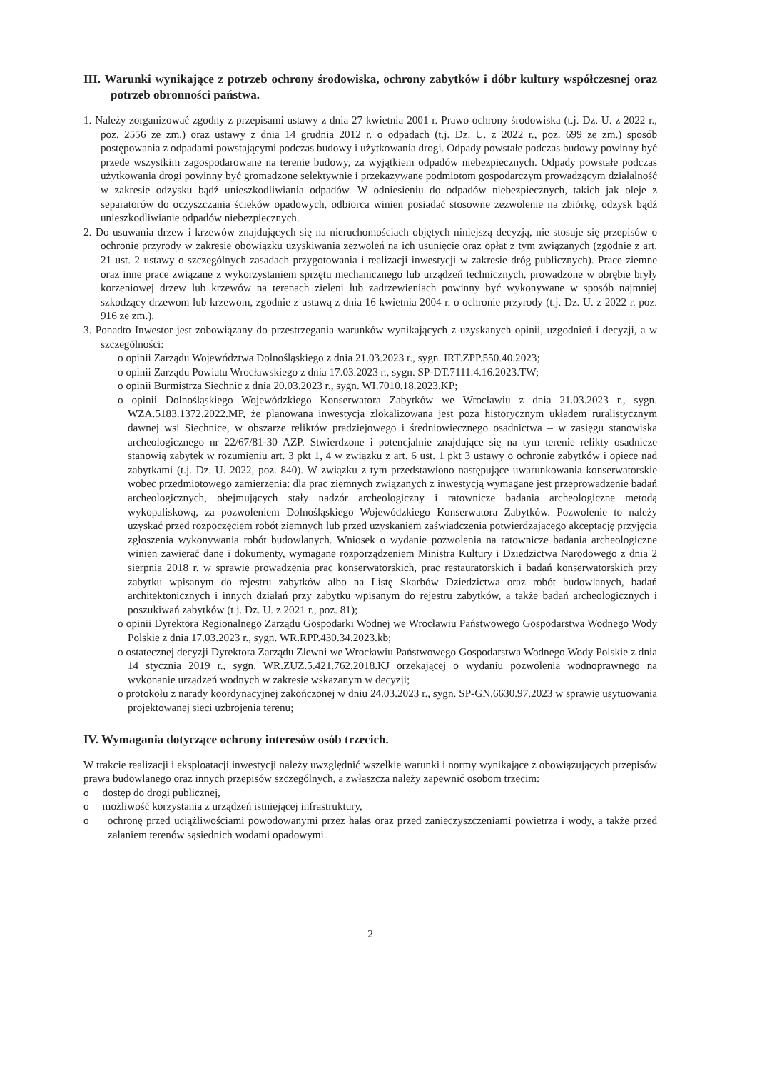III. Warunki wynikające z potrzeb ochrony środowiska, ochrony zabytków i dóbr kultury współczesnej oraz potrzeb obronności państwa.
1. Należy zorganizować zgodny z przepisami ustawy z dnia 27 kwietnia 2001 r. Prawo ochrony środowiska (t.j. Dz. U. z 2022 r., poz. 2556 ze zm.) oraz ustawy z dnia 14 grudnia 2012 r. o odpadach (t.j. Dz. U. z 2022 r., poz. 699 ze zm.) sposób postępowania z odpadami powstającymi podczas budowy i użytkowania drogi. Odpady powstałe podczas budowy powinny być przede wszystkim zagospodarowane na terenie budowy, za wyjątkiem odpadów niebezpiecznych. Odpady powstałe podczas użytkowania drogi powinny być gromadzone selektywnie i przekazywane podmiotom gospodarczym prowadzącym działalność w zakresie odzysku bądź unieszkodliwiania odpadów. W odniesieniu do odpadów niebezpiecznych, takich jak oleje z separatorów do oczyszczania ścieków opadowych, odbiorca winien posiadać stosowne zezwolenie na zbiórkę, odzysk bądź unieszkodliwianie odpadów niebezpiecznych.
2. Do usuwania drzew i krzewów znajdujących się na nieruchomościach objętych niniejszą decyzją, nie stosuje się przepisów o ochronie przyrody w zakresie obowiązku uzyskiwania zezwoleń na ich usunięcie oraz opłat z tym związanych (zgodnie z art. 21 ust. 2 ustawy o szczególnych zasadach przygotowania i realizacji inwestycji w zakresie dróg publicznych). Prace ziemne oraz inne prace związane z wykorzystaniem sprzętu mechanicznego lub urządzeń technicznych, prowadzone w obrębie bryły korzeniowej drzew lub krzewów na terenach zieleni lub zadrzewieniach powinny być wykonywane w sposób najmniej szkodzący drzewom lub krzewom, zgodnie z ustawą z dnia 16 kwietnia 2004 r. o ochronie przyrody (t.j. Dz. U. z 2022 r. poz. 916 ze zm.).
3. Ponadto Inwestor jest zobowiązany do przestrzegania warunków wynikających z uzyskanych opinii, uzgodnień i decyzji, a w szczególności:
o opinii Zarządu Województwa Dolnośląskiego z dnia 21.03.2023 r., sygn. IRT.ZPP.550.40.2023;
o opinii Zarządu Powiatu Wrocławskiego z dnia 17.03.2023 r., sygn. SP-DT.7111.4.16.2023.TW;
o opinii Burmistrza Siechnic z dnia 20.03.2023 r., sygn. WI.7010.18.2023.KP;
o opinii Dolnośląskiego Wojewódzkiego Konserwatora Zabytków we Wrocławiu z dnia 21.03.2023 r., sygn. WZA.5183.1372.2022.MP, że planowana inwestycja zlokalizowana jest poza historycznym układem ruralistycznym dawnej wsi Siechnice, w obszarze reliktów pradziejowego i średniowiecznego osadnictwa – w zasięgu stanowiska archeologicznego nr 22/67/81-30 AZP. Stwierdzone i potencjalnie znajdujące się na tym terenie relikty osadnicze stanowią zabytek w rozumieniu art. 3 pkt 1, 4 w związku z art. 6 ust. 1 pkt 3 ustawy o ochronie zabytków i opiece nad zabytkami (t.j. Dz. U. 2022, poz. 840). W związku z tym przedstawiono następujące uwarunkowania konserwatorskie wobec przedmiotowego zamierzenia: dla prac ziemnych związanych z inwestycją wymagane jest przeprowadzenie badań archeologicznych, obejmujących stały nadzór archeologiczny i ratownicze badania archeologiczne metodą wykopaliskową, za pozwoleniem Dolnośląskiego Wojewódzkiego Konserwatora Zabytków. Pozwolenie to należy uzyskać przed rozpoczęciem robót ziemnych lub przed uzyskaniem zaświadczenia potwierdzającego akceptację przyjęcia zgłoszenia wykonywania robót budowlanych. Wniosek o wydanie pozwolenia na ratownicze badania archeologiczne winien zawierać dane i dokumenty, wymagane rozporządzeniem Ministra Kultury i Dziedzictwa Narodowego z dnia 2 sierpnia 2018 r. w sprawie prowadzenia prac konserwatorskich, prac restauratorskich i badań konserwatorskich przy zabytku wpisanym do rejestru zabytków albo na Listę Skarbów Dziedzictwa oraz robót budowlanych, badań architektonicznych i innych działań przy zabytku wpisanym do rejestru zabytków, a także badań archeologicznych i poszukiwań zabytków (t.j. Dz. U. z 2021 r., poz. 81);
o opinii Dyrektora Regionalnego Zarządu Gospodarki Wodnej we Wrocławiu Państwowego Gospodarstwa Wodnego Wody Polskie z dnia 17.03.2023 r., sygn. WR.RPP.430.34.2023.kb;
o ostatecznej decyzji Dyrektora Zarządu Zlewni we Wrocławiu Państwowego Gospodarstwa Wodnego Wody Polskie z dnia 14 stycznia 2019 r., sygn. WR.ZUZ.5.421.762.2018.KJ orzekającej o wydaniu pozwolenia wodnoprawnego na wykonanie urządzeń wodnych w zakresie wskazanym w decyzji;
o protokołu z narady koordynacyjnej zakończonej w dniu 24.03.2023 r., sygn. SP-GN.6630.97.2023 w sprawie usytuowania projektowanej sieci uzbrojenia terenu;
IV. Wymagania dotyczące ochrony interesów osób trzecich.
W trakcie realizacji i eksploatacji inwestycji należy uwzględnić wszelkie warunki i normy wynikające z obowiązujących przepisów prawa budowlanego oraz innych przepisów szczególnych, a zwłaszcza należy zapewnić osobom trzecim:
o dostęp do drogi publicznej,
o możliwość korzystania z urządzeń istniejącej infrastruktury,
o ochronę przed uciążliwościami powodowanymi przez hałas oraz przed zanieczyszczeniami powietrza i wody, a także przed zalaniem terenów sąsiednich wodami opadowymi.
2